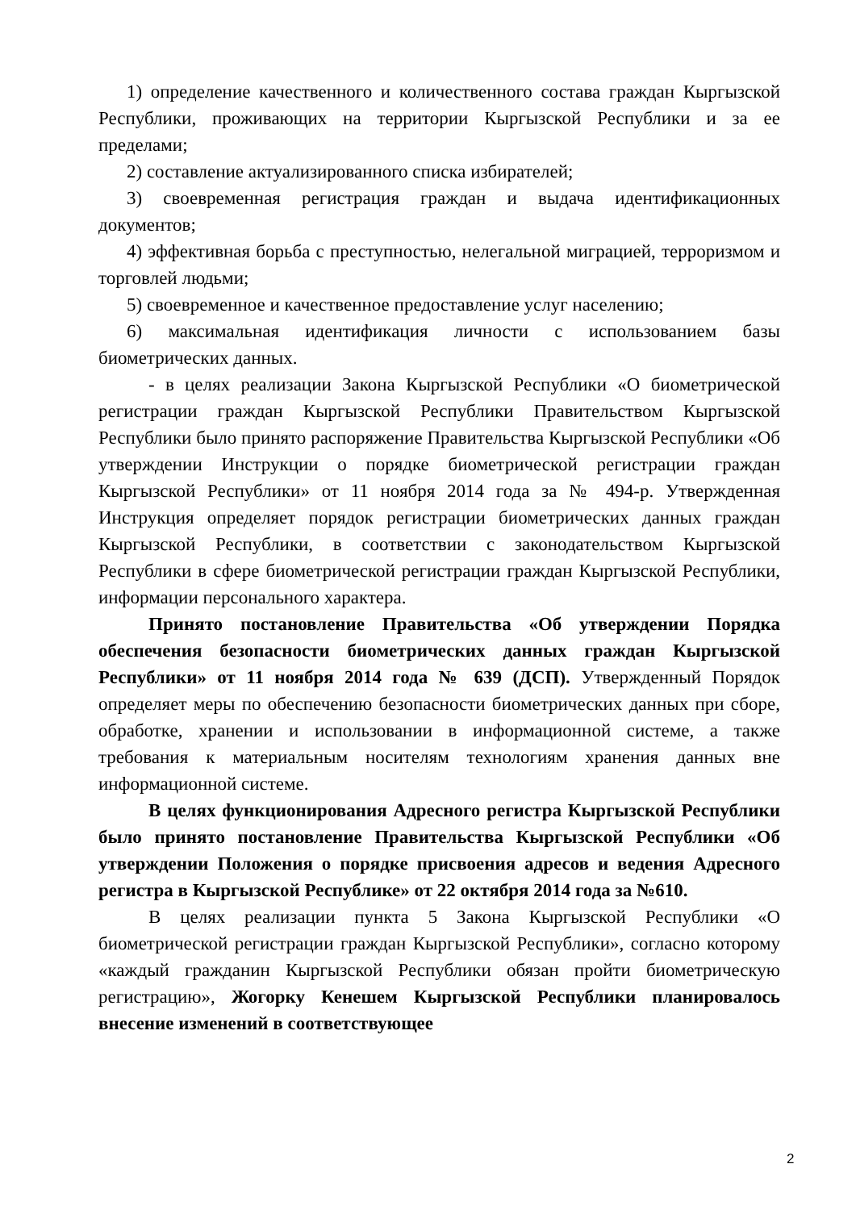1) определение качественного и количественного состава граждан Кыргызской Республики, проживающих на территории Кыргызской Республики и за ее пределами;
2) составление актуализированного списка избирателей;
3) своевременная регистрация граждан и выдача идентификационных документов;
4) эффективная борьба с преступностью, нелегальной миграцией, терроризмом и торговлей людьми;
5) своевременное и качественное предоставление услуг населению;
6) максимальная идентификация личности с использованием базы биометрических данных.
- в целях реализации Закона Кыргызской Республики «О биометрической регистрации граждан Кыргызской Республики Правительством Кыргызской Республики было принято распоряжение Правительства Кыргызской Республики «Об утверждении Инструкции о порядке биометрической регистрации граждан Кыргызской Республики» от 11 ноября 2014 года за № 494-р. Утвержденная Инструкция определяет порядок регистрации биометрических данных граждан Кыргызской Республики, в соответствии с законодательством Кыргызской Республики в сфере биометрической регистрации граждан Кыргызской Республики, информации персонального характера.
Принято постановление Правительства «Об утверждении Порядка обеспечения безопасности биометрических данных граждан Кыргызской Республики» от 11 ноября 2014 года № 639 (ДСП). Утвержденный Порядок определяет меры по обеспечению безопасности биометрических данных при сборе, обработке, хранении и использовании в информационной системе, а также требования к материальным носителям технологиям хранения данных вне информационной системе.
В целях функционирования Адресного регистра Кыргызской Республики было принято постановление Правительства Кыргызской Республики «Об утверждении Положения о порядке присвоения адресов и ведения Адресного регистра в Кыргызской Республике» от 22 октября 2014 года за №610.
В целях реализации пункта 5 Закона Кыргызской Республики «О биометрической регистрации граждан Кыргызской Республики», согласно которому «каждый гражданин Кыргызской Республики обязан пройти биометрическую регистрацию», Жогорку Кенешем Кыргызской Республики планировалось внесение изменений в соответствующее
2